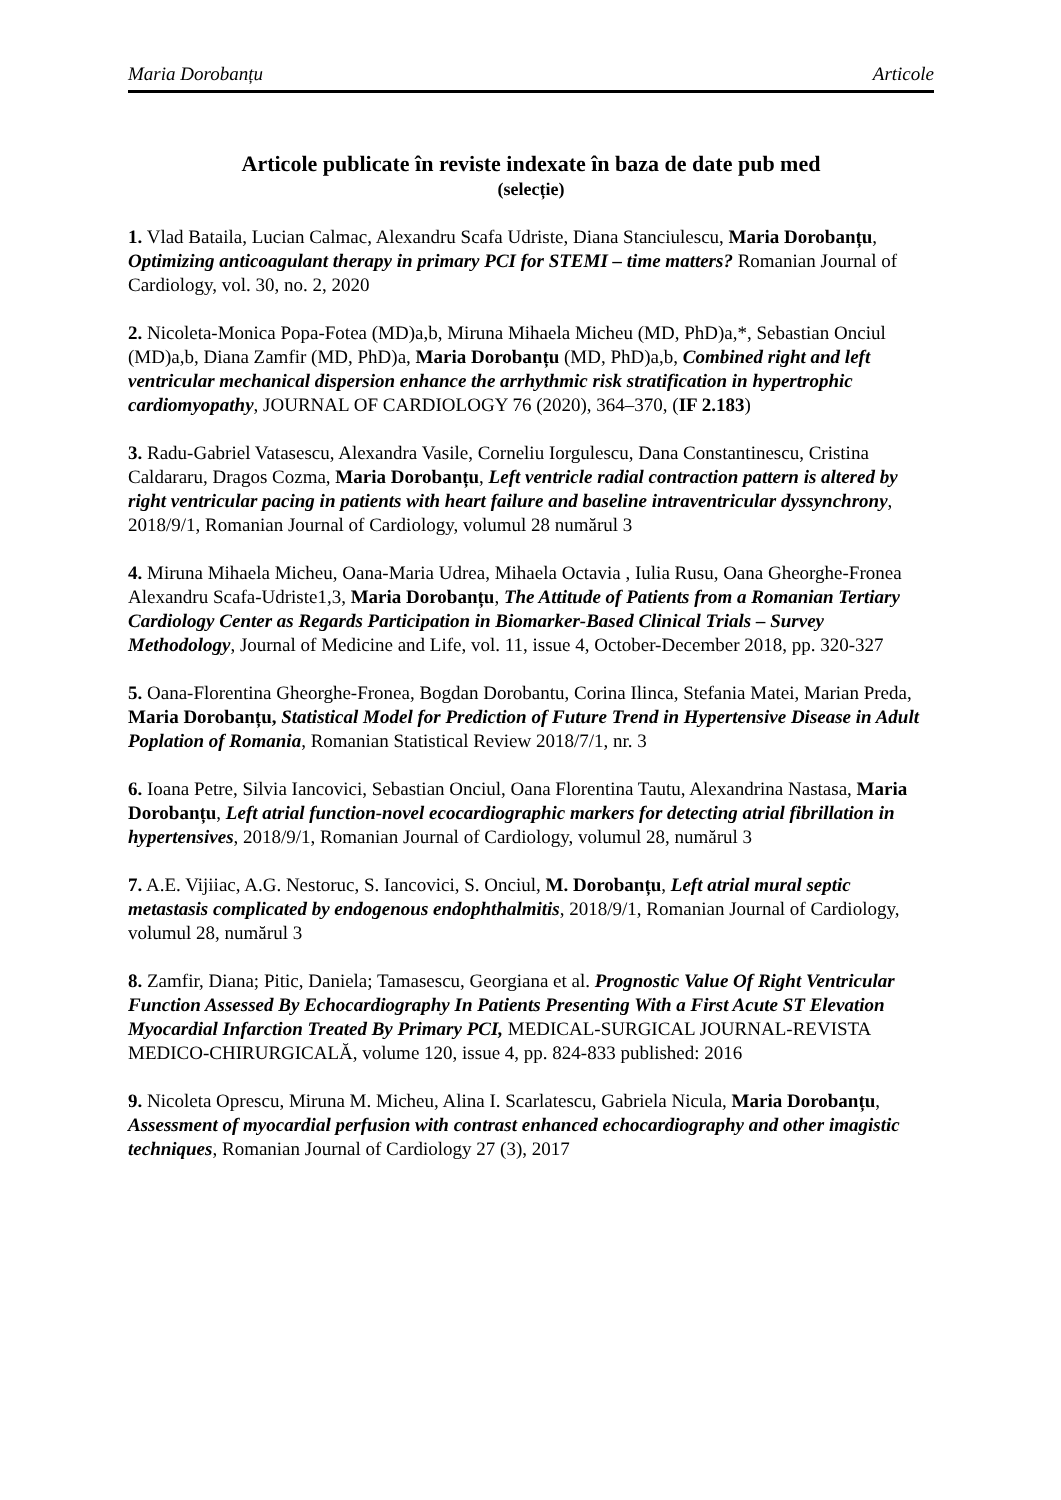Maria Dorobanțu Articole
Articole publicate în reviste indexate în baza de date pub med
(selecție)
1. Vlad Bataila, Lucian Calmac, Alexandru Scafa Udriste, Diana Stanciulescu, Maria Dorobanțu, Optimizing anticoagulant therapy in primary PCI for STEMI – time matters? Romanian Journal of Cardiology, vol. 30, no. 2, 2020
2. Nicoleta-Monica Popa-Fotea (MD)a,b, Miruna Mihaela Micheu (MD, PhD)a,*, Sebastian Onciul (MD)a,b, Diana Zamfir (MD, PhD)a, Maria Dorobanțu (MD, PhD)a,b, Combined right and left ventricular mechanical dispersion enhance the arrhythmic risk stratification in hypertrophic cardiomyopathy, JOURNAL OF CARDIOLOGY 76 (2020), 364–370, (IF 2.183)
3. Radu-Gabriel Vatasescu, Alexandra Vasile, Corneliu Iorgulescu, Dana Constantinescu, Cristina Caldararu, Dragos Cozma, Maria Dorobanțu, Left ventricle radial contraction pattern is altered by right ventricular pacing in patients with heart failure and baseline intraventricular dyssynchrony, 2018/9/1, Romanian Journal of Cardiology, volumul 28 numărul 3
4. Miruna Mihaela Micheu, Oana-Maria Udrea, Mihaela Octavia , Iulia Rusu, Oana Gheorghe-Fronea Alexandru Scafa-Udriste1,3, Maria Dorobanțu, The Attitude of Patients from a Romanian Tertiary Cardiology Center as Regards Participation in Biomarker-Based Clinical Trials – Survey Methodology, Journal of Medicine and Life, vol. 11, issue 4, October-December 2018, pp. 320-327
5. Oana-Florentina Gheorghe-Fronea, Bogdan Dorobantu, Corina Ilinca, Stefania Matei, Marian Preda, Maria Dorobanțu, Statistical Model for Prediction of Future Trend in Hypertensive Disease in Adult Poplation of Romania, Romanian Statistical Review 2018/7/1, nr. 3
6. Ioana Petre, Silvia Iancovici, Sebastian Onciul, Oana Florentina Tautu, Alexandrina Nastasa, Maria Dorobanțu, Left atrial function-novel ecocardiographic markers for detecting atrial fibrillation in hypertensives, 2018/9/1, Romanian Journal of Cardiology, volumul 28, numărul 3
7. A.E. Vijiiac, A.G. Nestoruc, S. Iancovici, S. Onciul, M. Dorobanțu, Left atrial mural septic metastasis complicated by endogenous endophthalmitis, 2018/9/1, Romanian Journal of Cardiology, volumul 28, numărul 3
8. Zamfir, Diana; Pitic, Daniela; Tamasescu, Georgiana et al. Prognostic Value Of Right Ventricular Function Assessed By Echocardiography In Patients Presenting With a First Acute ST Elevation Myocardial Infarction Treated By Primary PCI, MEDICAL-SURGICAL JOURNAL-REVISTA MEDICO-CHIRURGICALĂ, volume 120, issue 4, pp. 824-833 published: 2016
9. Nicoleta Oprescu, Miruna M. Micheu, Alina I. Scarlatescu, Gabriela Nicula, Maria Dorobanțu, Assessment of myocardial perfusion with contrast enhanced echocardiography and other imagistic techniques, Romanian Journal of Cardiology 27 (3), 2017